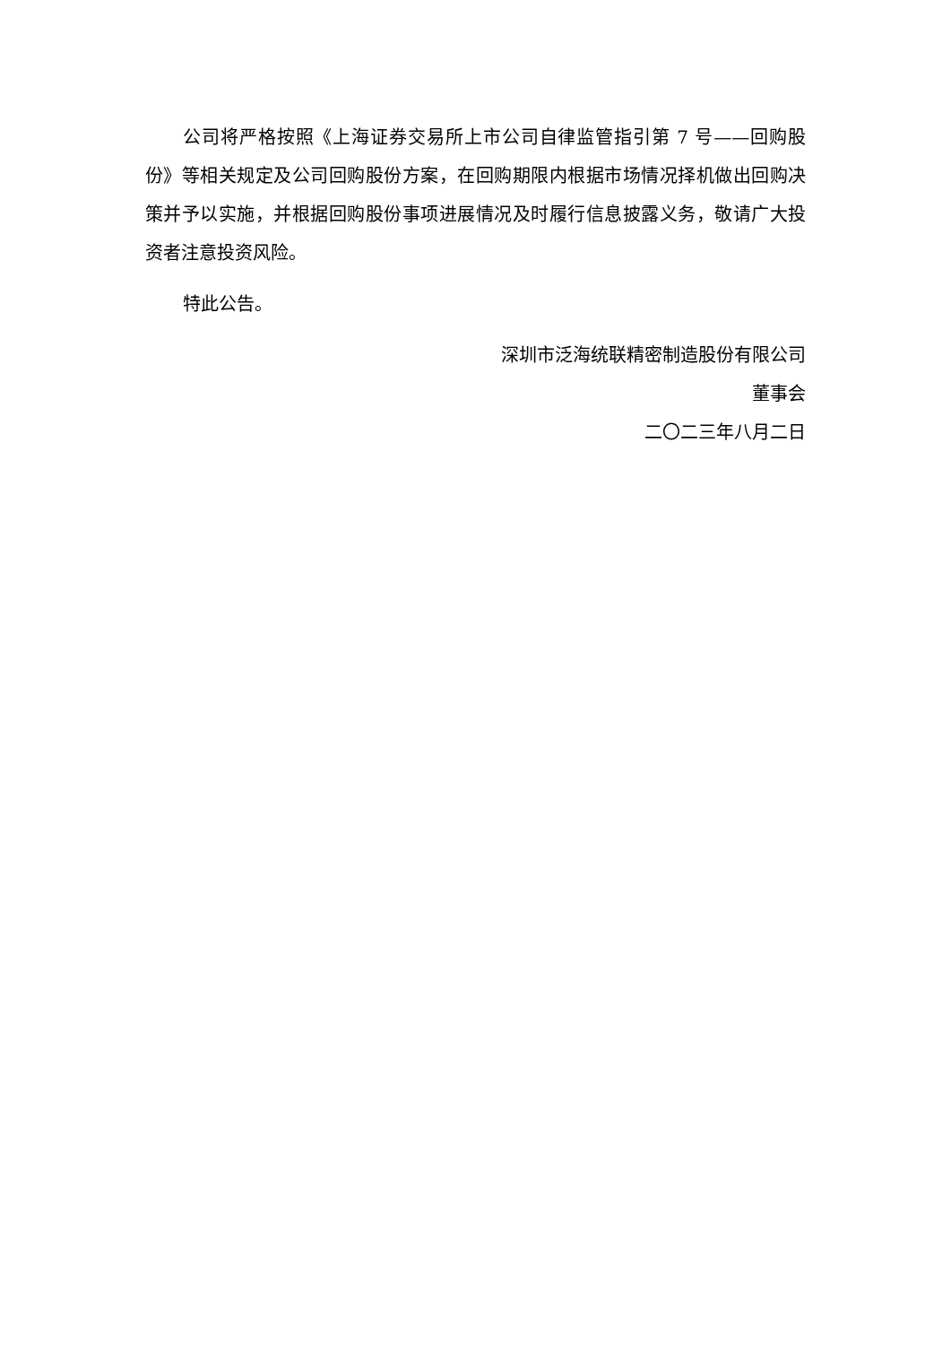公司将严格按照《上海证券交易所上市公司自律监管指引第 7 号——回购股份》等相关规定及公司回购股份方案，在回购期限内根据市场情况择机做出回购决策并予以实施，并根据回购股份事项进展情况及时履行信息披露义务，敬请广大投资者注意投资风险。
特此公告。
深圳市泛海统联精密制造股份有限公司
董事会
二〇二三年八月二日